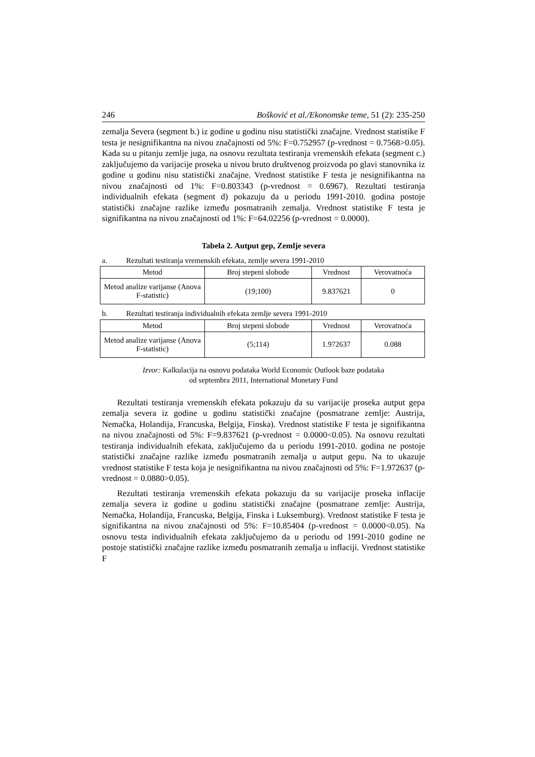246 Bošković et al./Ekonomske teme, 51 (2): 235-250
zemalja Severa (segment b.) iz godine u godinu nisu statistički značajne. Vrednost statistike F testa je nesignifikantna na nivou značajnosti od 5%: F=0.752957 (p-vrednost = 0.7568>0.05). Kada su u pitanju zemlje juga, na osnovu rezultata testiranja vremenskih efekata (segment c.) zaključujemo da varijacije proseka u nivou bruto društvenog proizvoda po glavi stanovnika iz godine u godinu nisu statistički značajne. Vrednost statistike F testa je nesignifikantna na nivou značajnosti od 1%: F=0.803343 (p-vrednost = 0.6967). Rezultati testiranja individualnih efekata (segment d) pokazuju da u periodu 1991-2010. godina postoje statistički značajne razlike između posmatranih zemalja. Vrednost statistike F testa je signifikantna na nivou značajnosti od 1%: F=64.02256 (p-vrednost = 0.0000).
Tabela 2. Autput gep, Zemlje severa
a. Rezultati testiranja vremenskih efekata, zemlje severa 1991-2010
| Metod | Broj stepeni slobode | Vrednost | Verovatnoća |
| --- | --- | --- | --- |
| Metod analize varijanse (Anova F-statistic) | (19;100) | 9.837621 | 0 |
b. Rezultati testiranja individualnih efekata zemlje severa 1991-2010
| Metod | Broj stepeni slobode | Vrednost | Verovatnoća |
| --- | --- | --- | --- |
| Metod analize varijanse (Anova F-statistic) | (5;114) | 1.972637 | 0.088 |
Izvor: Kalkulacija na osnovu podataka World Economic Outlook baze podataka
od septembra 2011, International Monetary Fund
Rezultati testiranja vremenskih efekata pokazuju da su varijacije proseka autput gepa zemalja severa iz godine u godinu statistički značajne (posmatrane zemlje: Austrija, Nemačka, Holandija, Francuska, Belgija, Finska). Vrednost statistike F testa je signifikantna na nivou značajnosti od 5%: F=9.837621 (p-vrednost = 0.0000<0.05). Na osnovu rezultati testiranja individualnih efekata, zaključujemo da u periodu 1991-2010. godina ne postoje statistički značajne razlike između posmatranih zemalja u autput gepu. Na to ukazuje vrednost statistike F testa koja je nesignifikantna na nivou značajnosti od 5%: F=1.972637 (p-vrednost = 0.0880>0.05).
Rezultati testiranja vremenskih efekata pokazuju da su varijacije proseka inflacije zemalja severa iz godine u godinu statistički značajne (posmatrane zemlje: Austrija, Nemačka, Holandija, Francuska, Belgija, Finska i Luksemburg). Vrednost statistike F testa je signifikantna na nivou značajnosti od 5%: F=10.85404 (p-vrednost = 0.0000<0.05). Na osnovu testa individualnih efekata zaključujemo da u periodu od 1991-2010 godine ne postoje statistički značajne razlike između posmatranih zemalja u inflaciji. Vrednost statistike F